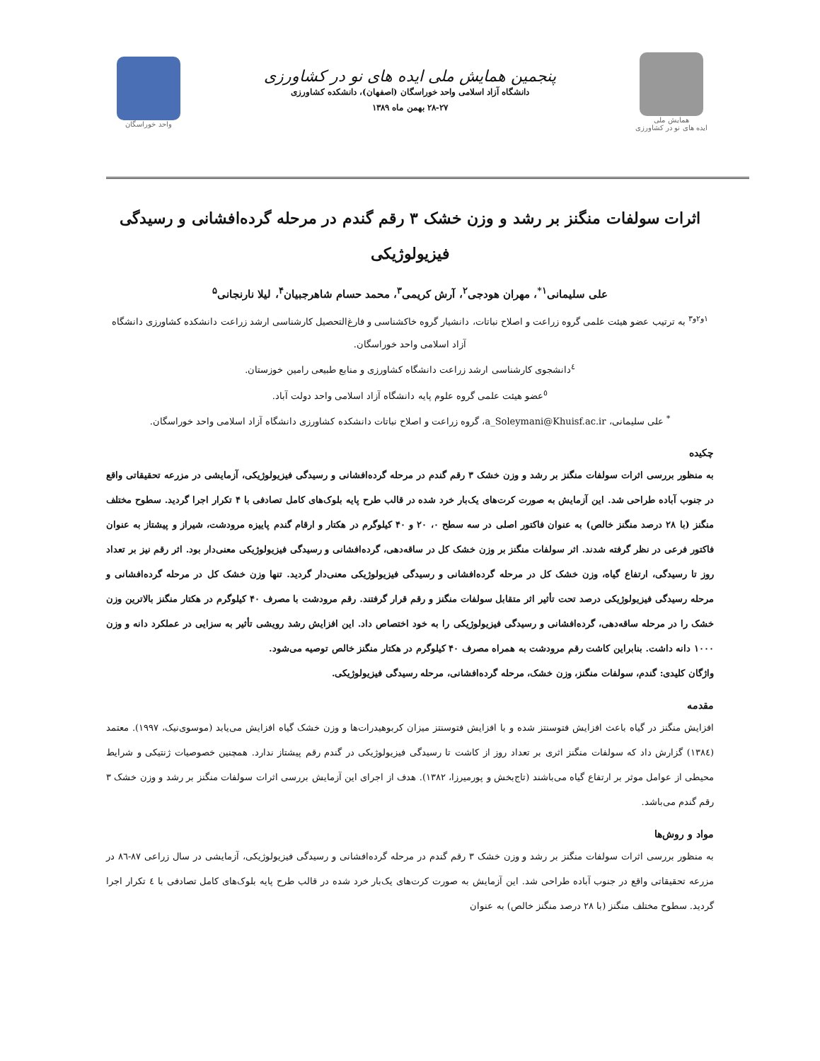همایش ملی
ایده های نو در کشاورزی
پنجمین همایش ملی ایده های نو در کشاورزی
دانشگاه آزاد اسلامی واحد خوراسگان (اصفهان)، دانشکده کشاورزی
۲۸-۲۷ بهمن ماه ۱۳۸۹
واحد خوراسگان
اثرات سولفات منگنز بر رشد و وزن خشک ۳ رقم گندم در مرحله گرده‌افشانی و رسیدگی فیزیولوژیکی
علی سلیمانی<sup>۱*</sup>، مهران هودجی<sup>۲</sup>، آرش کریمی<sup>۳</sup>، محمد حسام شاهرجبیان<sup>۴</sup>، لیلا نارنجانی<sup>۵</sup>
<sup>۱و۲و۳</sup> به ترتیب عضو هیئت علمی گروه زراعت و اصلاح نباتات، دانشیار گروه خاکشناسی و فارغ‌التحصیل کارشناسی ارشد زراعت دانشکده کشاورزی دانشگاه آزاد اسلامی واحد خوراسگان.
<sup>٤</sup> دانشجوی کارشناسی ارشد زراعت دانشگاه کشاورزی و منابع طبیعی رامین خوزستان.
<sup>٥</sup> عضو هیئت علمی گروه علوم پایه دانشگاه آزاد اسلامی واحد دولت آباد.
<sup>*</sup> علی سلیمانی، a_Soleymani@Khuisf.ac.ir، گروه زراعت و اصلاح نباتات دانشکده کشاورزی دانشگاه آزاد اسلامی واحد خوراسگان.
چکیده
به منظور بررسی اثرات سولفات منگنز بر رشد و وزن خشک ۳ رقم گندم در مرحله گرده‌افشانی و رسیدگی فیزیولوژیکی، آزمایشی در مزرعه تحقیقاتی واقع در جنوب آباده طراحی شد. این آزمایش به صورت کرت‌های یک‌بار خرد شده در قالب طرح پایه بلوک‌های کامل تصادفی با ۴ تکرار اجرا گردید. سطوح مختلف منگنز (با ۲۸ درصد منگنز خالص) به عنوان فاکتور اصلی در سه سطح ۰، ۲۰ و ۴۰ کیلوگرم در هکتار و ارقام گندم پاییزه مرودشت، شیراز و پیشتاز به عنوان فاکتور فرعی در نظر گرفته شدند. اثر سولفات منگنز بر وزن خشک کل در ساقه‌دهی، گرده‌افشانی و رسیدگی فیزیولوژیکی معنی‌دار بود. اثر رقم نیز بر تعداد روز تا رسیدگی، ارتفاع گیاه، وزن خشک کل در مرحله گرده‌افشانی و رسیدگی فیزیولوژیکی معنی‌دار گردید. تنها وزن خشک کل در مرحله گرده‌افشانی و مرحله رسیدگی فیزیولوژیکی درصد تحت تأثیر اثر متقابل سولفات منگنز و رقم قرار گرفتند. رقم مرودشت با مصرف ۴۰ کیلوگرم در هکتار منگنز بالاترین وزن خشک را در مرحله ساقه‌دهی، گرده‌افشانی و رسیدگی فیزیولوژیکی را به خود اختصاص داد. این افزایش رشد رویشی تأثیر به سزایی در عملکرد دانه و وزن ۱۰۰۰ دانه داشت. بنابراین کاشت رقم مرودشت به همراه مصرف ۴۰ کیلوگرم در هکتار منگنز خالص توصیه می‌شود.
واژگان کلیدی: گندم، سولفات منگنز، وزن خشک، مرحله گرده‌افشانی، مرحله رسیدگی فیزیولوژیکی.
مقدمه
افزایش منگنز در گیاه باعث افزایش فتوسنتز شده و با افزایش فتوسنتز میزان کربوهیدرات‌ها و وزن خشک گیاه افزایش می‌یابد (موسوی‌نیک، ۱۹۹۷). معتمد (۱۳۸٤) گزارش داد که سولفات منگنز اثری بر تعداد روز از کاشت تا رسیدگی فیزیولوژیکی در گندم رقم پیشتاز ندارد. همچنین خصوصیات ژنتیکی و شرایط محیطی از عوامل موثر بر ارتفاع گیاه می‌باشند (تاج‌بخش و پورمیرزا، ۱۳۸۲). هدف از اجرای این آزمایش بررسی اثرات سولفات منگنز بر رشد و وزن خشک ۳ رقم گندم می‌باشد.
مواد و روش‌ها
به منظور بررسی اثرات سولفات منگنز بر رشد و وزن خشک ۳ رقم گندم در مرحله گرده‌افشانی و رسیدگی فیزیولوژیکی، آزمایشی در سال زراعی ۸۷-۸٦ در مزرعه تحقیقاتی واقع در جنوب آباده طراحی شد. این آزمایش به صورت کرت‌های یک‌بار خرد شده در قالب طرح پایه بلوک‌های کامل تصادفی با ٤ تکرار اجرا گردید. سطوح مختلف منگنز (با ۲۸ درصد منگنز خالص) به عنوان